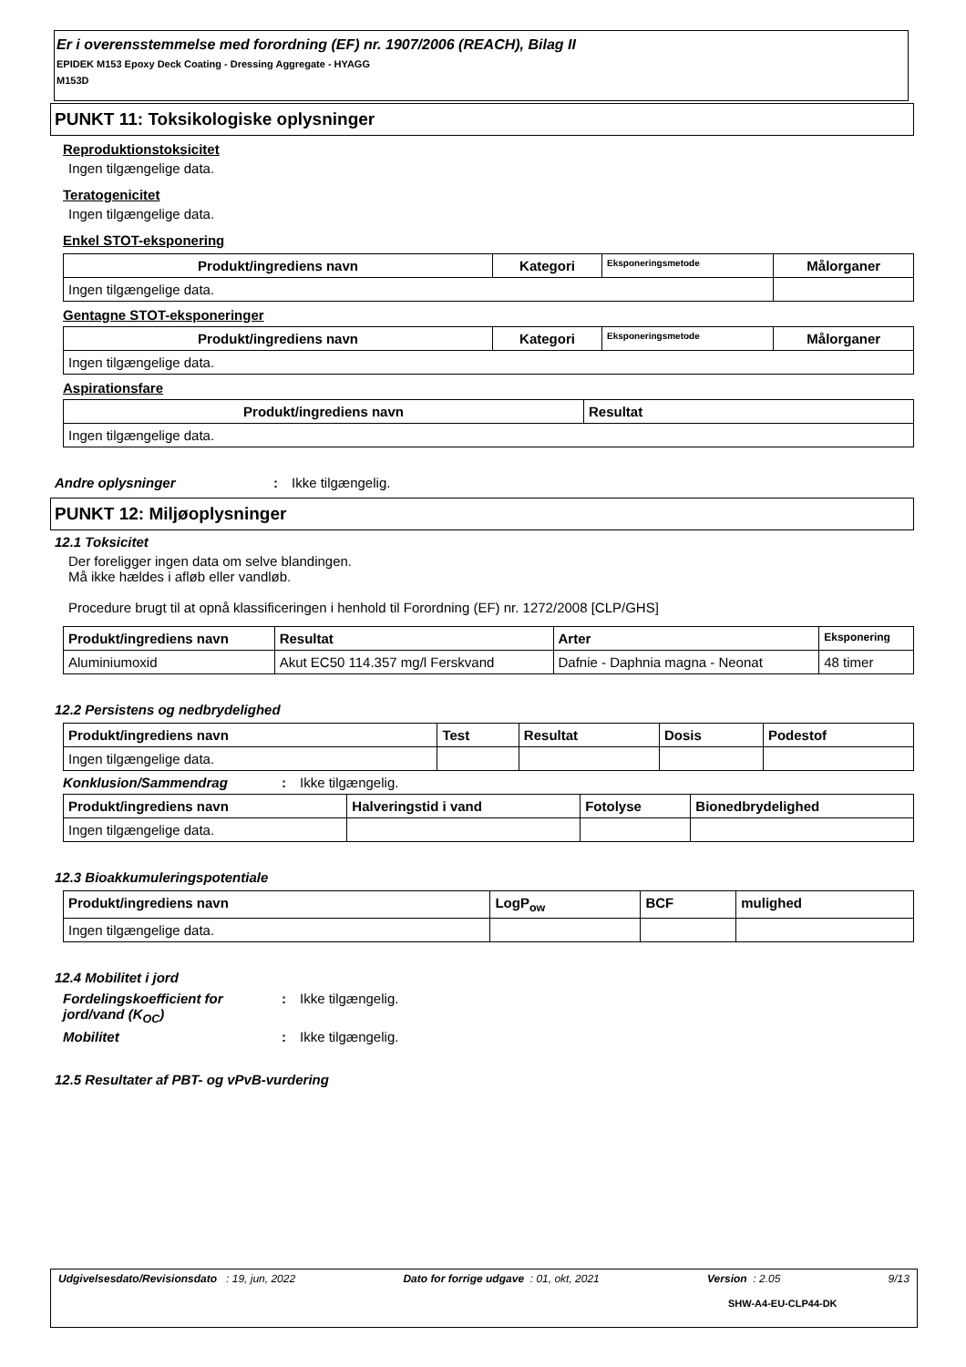Er i overensstemmelse med forordning (EF) nr. 1907/2006 (REACH), Bilag II
EPIDEK M153 Epoxy Deck Coating - Dressing Aggregate - HYAGG
M153D
PUNKT 11: Toksikologiske oplysninger
Reproduktionstoksicitet
Ingen tilgængelige data.
Teratogenicitet
Ingen tilgængelige data.
Enkel STOT-eksponering
| Produkt/ingrediens navn | Kategori | Eksponeringsmetode | Målorganer |
| --- | --- | --- | --- |
| Ingen tilgængelige data. | | | |
Gentagne STOT-eksponeringer
| Produkt/ingrediens navn | Kategori | Eksponeringsmetode | Målorganer |
| --- | --- | --- | --- |
| Ingen tilgængelige data. | | | |
Aspirationsfare
| Produkt/ingrediens navn | Resultat |
| --- | --- |
| Ingen tilgængelige data. | |
Andre oplysninger: Ikke tilgængelig.
PUNKT 12: Miljøoplysninger
12.1 Toksicitet
Der foreligger ingen data om selve blandingen.
Må ikke hældes i afløb eller vandløb.
Procedure brugt til at opnå klassificeringen i henhold til Forordning (EF) nr. 1272/2008 [CLP/GHS]
| Produkt/ingrediens navn | Resultat | Arter | Eksponering |
| --- | --- | --- | --- |
| Aluminiumoxid | Akut EC50 114.357 mg/l Ferskvand | Dafnie - Daphnia magna - Neonat | 48 timer |
12.2 Persistens og nedbrydelighed
| Produkt/ingrediens navn | Test | Resultat | Dosis | Podestof |
| --- | --- | --- | --- | --- |
| Ingen tilgængelige data. | | | | |
Konklusion/Sammendrag: Ikke tilgængelig.
| Produkt/ingrediens navn | Halveringstid i vand | Fotolyse | Bionedbrydelighed |
| --- | --- | --- | --- |
| Ingen tilgængelige data. | | | |
12.3 Bioakkumuleringspotentiale
| Produkt/ingrediens navn | LogP<sub>ow</sub> | BCF | mulighed |
| --- | --- | --- | --- |
| Ingen tilgængelige data. | | | |
12.4 Mobilitet i jord
Fordelingskoefficient for jord/vand (K<sub>OC</sub>): Ikke tilgængelig.
Mobilitet: Ikke tilgængelig.
12.5 Resultater af PBT- og vPvB-vurdering
Udgivelsesdato/Revisionsdato : 19, jun, 2022 Dato for forrige udgave : 01, okt, 2021 Version : 2.05 9/13
SHW-A4-EU-CLP44-DK